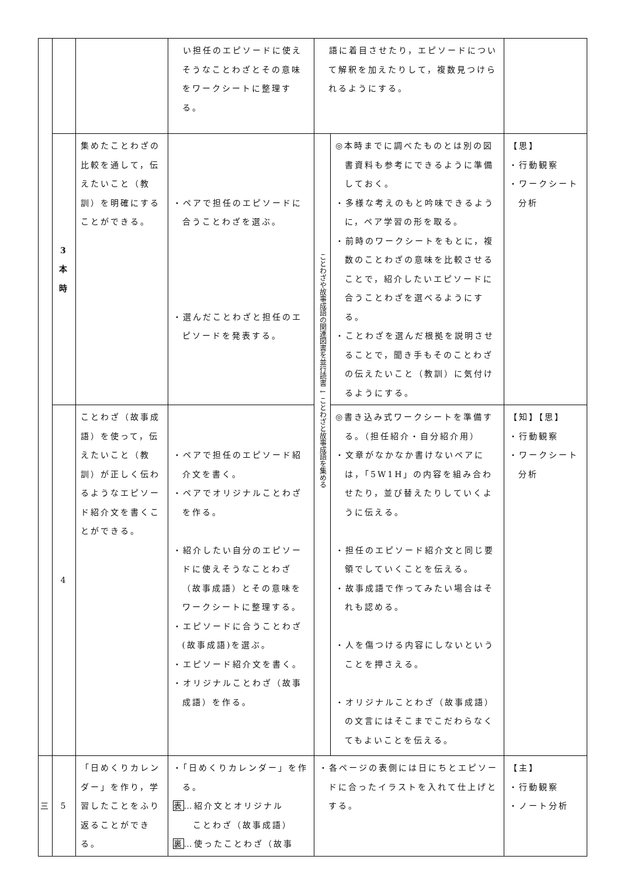| | | | い担任のエピソードに使えそうなことわざとその意味をワークシートに整理する。 | 語に着目させたり，エピソードについて解釈を加えたりして，複数見つけられるようにする。 | | |
| | 3 本 時 | 集めたことわざの比較を通して，伝えたいこと（教訓）を明確にすることができる。 | ・ペアで担任のエピソードに合うことわざを選ぶ。 ・選んだことわざと担任のエピソードを発表する。 | ことわざや故事成語の関連図書を並行読書 ↓ ことわざと故事成語を集める | ◎本時までに調べたものとは別の図書資料も参考にできるように準備しておく。 ・多様な考えのもと吟味できるように，ペア学習の形を取る。 ・前時のワークシートをもとに，複数のことわざの意味を比較させることで，紹介したいエピソードに合うことわざを選べるようにする。 ・ことわざを選んだ根拠を説明させることで，聞き手もそのことわざの伝えたいこと（教訓）に気付けるようにする。 | 【思】 ・行動観察 ・ワークシート分析 |
| | 4 | ことわざ（故事成語）を使って，伝えたいこと（教訓）が正しく伝わるようなエピソード紹介文を書くことができる。 | ・ペアで担任のエピソード紹介文を書く。 ・ペアでオリジナルことわざを作る。 ・紹介したい自分のエピソードに使えそうなことわざ（故事成語）とその意味をワークシートに整理する。 ・エピソードに合うことわざ(故事成語)を選ぶ。 ・エピソード紹介文を書く。 ・オリジナルことわざ（故事成語）を作る。 | | ◎書き込み式ワークシートを準備する。（担任紹介・自分紹介用） ・文章がなかなか書けないペアには，「5W1H」の内容を組み合わせたり，並び替えたりしていくように伝える。 ・担任のエピソード紹介文と同じ要領でしていくことを伝える。 ・故事成語で作ってみたい場合はそれも認める。 ・人を傷つける内容にしないということを押さえる。 ・オリジナルことわざ（故事成語）の文言にはそこまでこだわらなくてもよいことを伝える。 | 【知】【思】 ・行動観察 ・ワークシート分析 |
| 三 | 5 | 「日めくりカレンダー」を作り，学習したことをふり返ることができる。 | ・「日めくりカレンダー」を作る。 表 …紹介文とオリジナル ことわざ（故事成語） 裏 …使ったことわざ（故事 | ・各ページの表側には日にちとエピソードに合ったイラストを入れて仕上げとする。 | | 【主】 ・行動観察 ・ノート分析 |